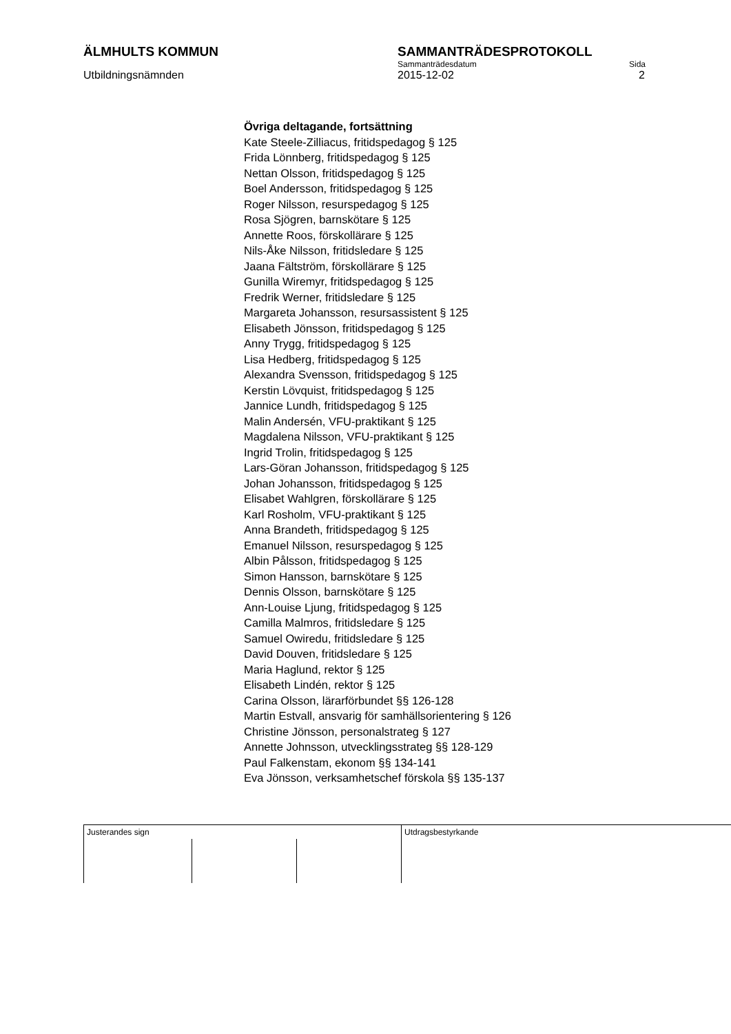ÄLMHULTS KOMMUN SAMMANTRÄDESPROTOKOLL
Sammanträdesdatum Sida
Utbildningsnämnden 2015-12-02 2
Övriga deltagande, fortsättning
Kate Steele-Zilliacus, fritidspedagog § 125
Frida Lönnberg, fritidspedagog § 125
Nettan Olsson, fritidspedagog § 125
Boel Andersson, fritidspedagog § 125
Roger Nilsson, resurspedagog § 125
Rosa Sjögren, barnskötare § 125
Annette Roos, förskollärare § 125
Nils-Åke Nilsson, fritidsledare § 125
Jaana Fältström, förskollärare § 125
Gunilla Wiremyr, fritidspedagog § 125
Fredrik Werner, fritidsledare § 125
Margareta Johansson, resursassistent § 125
Elisabeth Jönsson, fritidspedagog § 125
Anny Trygg, fritidspedagog § 125
Lisa Hedberg, fritidspedagog § 125
Alexandra Svensson, fritidspedagog § 125
Kerstin Lövquist, fritidspedagog § 125
Jannice Lundh, fritidspedagog § 125
Malin Andersén, VFU-praktikant § 125
Magdalena Nilsson, VFU-praktikant § 125
Ingrid Trolin, fritidspedagog § 125
Lars-Göran Johansson, fritidspedagog § 125
Johan Johansson, fritidspedagog § 125
Elisabet Wahlgren, förskollärare § 125
Karl Rosholm, VFU-praktikant § 125
Anna Brandeth, fritidspedagog § 125
Emanuel Nilsson, resurspedagog § 125
Albin Pålsson, fritidspedagog § 125
Simon Hansson, barnskötare § 125
Dennis Olsson, barnskötare § 125
Ann-Louise Ljung, fritidspedagog § 125
Camilla Malmros, fritidsledare § 125
Samuel Owiredu, fritidsledare § 125
David Douven, fritidsledare § 125
Maria Haglund, rektor § 125
Elisabeth Lindén, rektor § 125
Carina Olsson, lärarförbundet §§ 126-128
Martin Estvall, ansvarig för samhällsorientering § 126
Christine Jönsson, personalstrateg § 127
Annette Johnsson, utvecklingsstrateg §§ 128-129
Paul Falkenstam, ekonom §§ 134-141
Eva Jönsson, verksamhetschef förskola §§ 135-137
Justerandes sign Utdragsbestyrkande